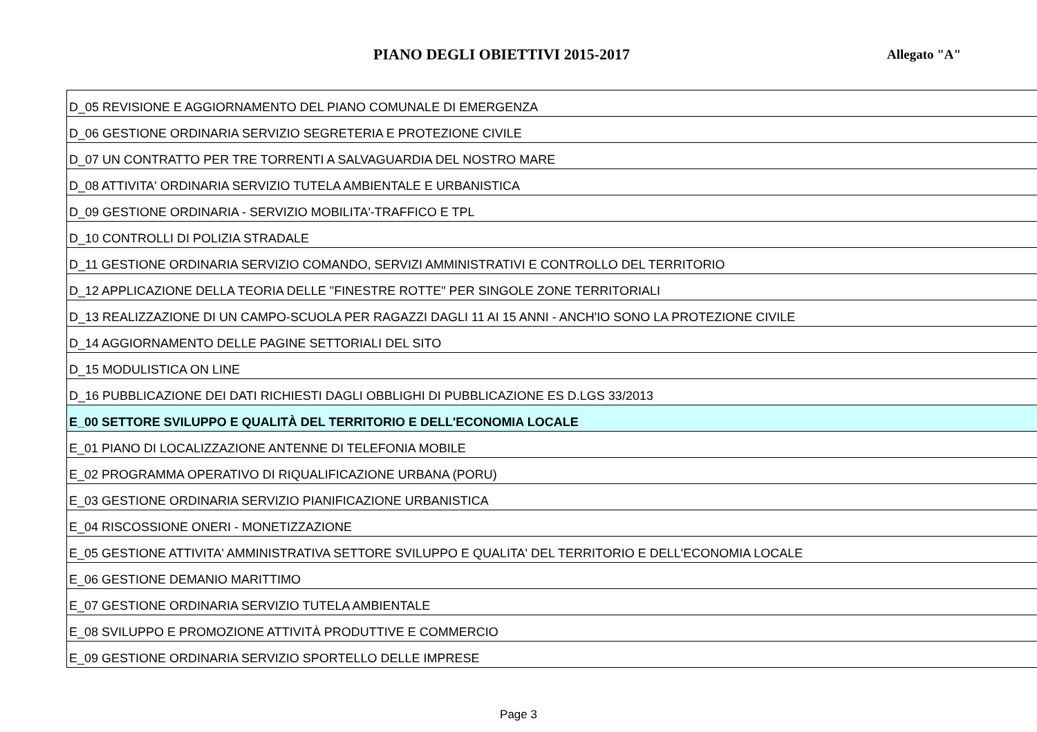PIANO DEGLI OBIETTIVI 2015-2017
Allegato "A"
| D_05 REVISIONE E AGGIORNAMENTO DEL PIANO COMUNALE DI EMERGENZA |
| D_06 GESTIONE ORDINARIA SERVIZIO SEGRETERIA E PROTEZIONE CIVILE |
| D_07 UN CONTRATTO PER TRE TORRENTI A SALVAGUARDIA DEL NOSTRO MARE |
| D_08 ATTIVITA' ORDINARIA SERVIZIO TUTELA AMBIENTALE E URBANISTICA |
| D_09 GESTIONE ORDINARIA - SERVIZIO MOBILITA'-TRAFFICO E TPL |
| D_10 CONTROLLI DI POLIZIA STRADALE |
| D_11 GESTIONE ORDINARIA SERVIZIO COMANDO, SERVIZI AMMINISTRATIVI E CONTROLLO DEL TERRITORIO |
| D_12 APPLICAZIONE DELLA TEORIA DELLE "FINESTRE ROTTE" PER SINGOLE ZONE TERRITORIALI |
| D_13 REALIZZAZIONE DI UN CAMPO-SCUOLA PER RAGAZZI DAGLI 11 AI 15 ANNI - ANCH'IO SONO LA PROTEZIONE CIVILE |
| D_14 AGGIORNAMENTO DELLE PAGINE SETTORIALI DEL SITO |
| D_15 MODULISTICA ON LINE |
| D_16 PUBBLICAZIONE DEI DATI RICHIESTI DAGLI OBBLIGHI DI PUBBLICAZIONE ES D.LGS 33/2013 |
| E_00 SETTORE SVILUPPO E QUALITÀ DEL TERRITORIO E DELL'ECONOMIA LOCALE |
| E_01 PIANO DI LOCALIZZAZIONE ANTENNE DI TELEFONIA MOBILE |
| E_02 PROGRAMMA OPERATIVO DI RIQUALIFICAZIONE URBANA (PORU) |
| E_03 GESTIONE ORDINARIA SERVIZIO PIANIFICAZIONE URBANISTICA |
| E_04 RISCOSSIONE ONERI - MONETIZZAZIONE |
| E_05 GESTIONE ATTIVITA' AMMINISTRATIVA SETTORE SVILUPPO E QUALITA' DEL TERRITORIO E DELL'ECONOMIA LOCALE |
| E_06 GESTIONE DEMANIO MARITTIMO |
| E_07 GESTIONE ORDINARIA SERVIZIO TUTELA AMBIENTALE |
| E_08 SVILUPPO E PROMOZIONE ATTIVITÀ PRODUTTIVE E COMMERCIO |
| E_09 GESTIONE ORDINARIA SERVIZIO SPORTELLO DELLE IMPRESE |
Page 3